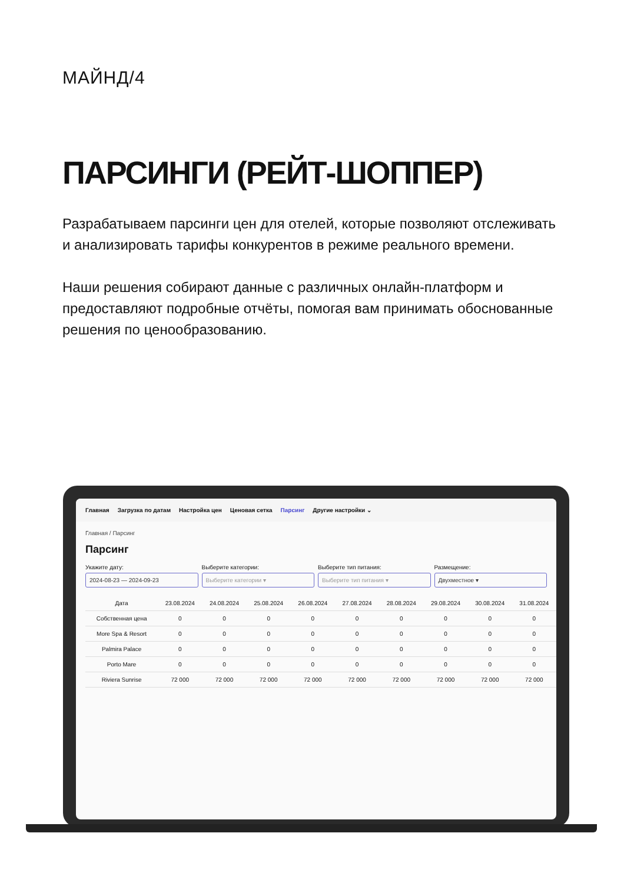МАЙНД/4
ПАРСИНГИ (РЕЙТ-ШОППЕР)
Разрабатываем парсинги цен для отелей, которые позволяют отслеживать и анализировать тарифы конкурентов в режиме реального времени.
Наши решения собирают данные с различных онлайн-платформ и предоставляют подробные отчёты, помогая вам принимать обоснованные решения по ценообразованию.
Главная Загрузка по датам Настройка цен Ценовая сетка Парсинг Другие настройки ⌄
Главная / Парсинг
Парсинг
Укажите дату:
2024-08-23 — 2024-09-23
Выберите категории:
Выберите категории ▾
Выберите тип питания:
Выберите тип питания ▾
Размещение:
Двухместное ▾
| Дата | 23.08.2024 | 24.08.2024 | 25.08.2024 | 26.08.2024 | 27.08.2024 | 28.08.2024 | 29.08.2024 | 30.08.2024 | 31.08.2024 |
| --- | --- | --- | --- | --- | --- | --- | --- | --- | --- |
| Собственная цена | 0 | 0 | 0 | 0 | 0 | 0 | 0 | 0 | 0 |
| More Spa & Resort | 0 | 0 | 0 | 0 | 0 | 0 | 0 | 0 | 0 |
| Palmira Palace | 0 | 0 | 0 | 0 | 0 | 0 | 0 | 0 | 0 |
| Porto Mare | 0 | 0 | 0 | 0 | 0 | 0 | 0 | 0 | 0 |
| Riviera Sunrise | 72 000 | 72 000 | 72 000 | 72 000 | 72 000 | 72 000 | 72 000 | 72 000 | 72 000 |